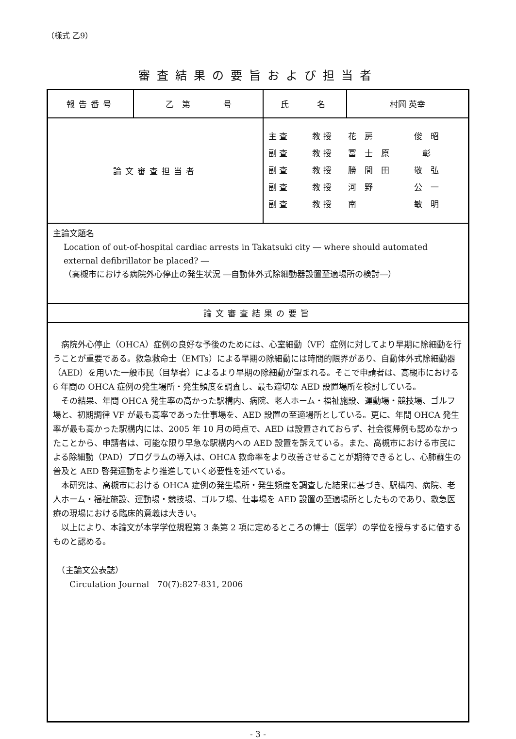（様式 乙9）
審査結果の要旨および担当者
| 報告番号 | 乙 第 号 | 氏 名 | 村岡 英幸 |
| 論文審査担当者 | | 主 査 教 授 花 房 俊 昭 副 査 教 授 冨 士 原 彰 副 査 教 授 勝 間 田 敬 弘 副 査 教 授 河 野 公 一 副 査 教 授 南 敏 明 | |
| 主論文題名 Location of out-of-hospital cardiac arrests in Takatsuki city ― where should automated external defibrillator be placed? ― （高槻市における病院外心停止の発生状況 ―自動体外式除細動器設置至適場所の検討―） | | | |
| 論文審査結果の要旨 | | | |
| 病院外心停止（OHCA）症例の良好な予後のためには、心室細動（VF）症例に対してより早期に除細動を行うことが重要である。救急救命士（EMTs）による早期の除細動には時間的限界があり、自動体外式除細動器（AED）を用いた一般市民（目撃者）によるより早期の除細動が望まれる。そこで申請者は、高槻市における 6 年間の OHCA 症例の発生場所・発生頻度を調査し、最も適切な AED 設置場所を検討している。 その結果、年間 OHCA 発生率の高かった駅構内、病院、老人ホーム・福祉施設、運動場・競技場、ゴルフ場と、初期調律 VF が最も高率であった仕事場を、AED 設置の至適場所としている。更に、年間 OHCA 発生率が最も高かった駅構内には、2005 年 10 月の時点で、AED は設置されておらず、社会復帰例も認めなかったことから、申請者は、可能な限り早急な駅構内への AED 設置を訴えている。また、高槻市における市民による除細動（PAD）プログラムの導入は、OHCA 救命率をより改善させることが期待できるとし、心肺蘇生の普及と AED 啓発運動をより推進していく必要性を述べている。 本研究は、高槻市における OHCA 症例の発生場所・発生頻度を調査した結果に基づき、駅構内、病院、老人ホーム・福祉施設、運動場・競技場、ゴルフ場、仕事場を AED 設置の至適場所としたものであり、救急医療の現場における臨床的意義は大きい。 以上により、本論文が本学学位規程第 3 条第 2 項に定めるところの博士（医学）の学位を授与するに値するものと認める。 （主論文公表誌） Circulation Journal 70(7):827-831, 2006 | | | |
- 3 -